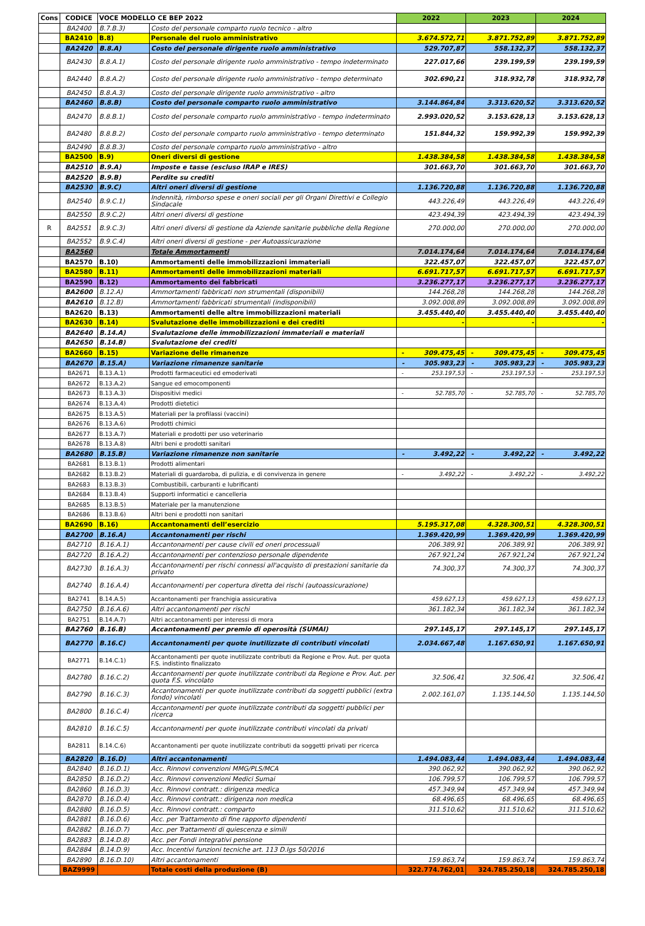| Cons | CODICE | VOCE MODELLO CE BEP 2022 | | 2022 | 2023 | 2024 |
| --- | --- | --- | --- | --- | --- | --- |
| | BA2400 | B.7.B.3) | Costo del personale comparto ruolo tecnico - altro | | | |
| | BA2410 | B.8) | Personale del ruolo amministrativo | 3.674.572,71 | 3.871.752,89 | 3.871.752,89 |
| | BA2420 | B.8.A) | Costo del personale dirigente ruolo amministrativo | 529.707,87 | 558.132,37 | 558.132,37 |
| | BA2430 | B.8.A.1) | Costo del personale dirigente ruolo amministrativo - tempo indeterminato | 227.017,66 | 239.199,59 | 239.199,59 |
| | BA2440 | B.8.A.2) | Costo del personale dirigente ruolo amministrativo - tempo determinato | 302.690,21 | 318.932,78 | 318.932,78 |
| | BA2450 | B.8.A.3) | Costo del personale dirigente ruolo amministrativo - altro | | | |
| | BA2460 | B.8.B) | Costo del personale comparto ruolo amministrativo | 3.144.864,84 | 3.313.620,52 | 3.313.620,52 |
| | BA2470 | B.8.B.1) | Costo del personale comparto ruolo amministrativo - tempo indeterminato | 2.993.020,52 | 3.153.628,13 | 3.153.628,13 |
| | BA2480 | B.8.B.2) | Costo del personale comparto ruolo amministrativo - tempo determinato | 151.844,32 | 159.992,39 | 159.992,39 |
| | BA2490 | B.8.B.3) | Costo del personale comparto ruolo amministrativo - altro | | | |
| | BA2500 | B.9) | Oneri diversi di gestione | 1.438.384,58 | 1.438.384,58 | 1.438.384,58 |
| | BA2510 | B.9.A) | Imposte e tasse (escluso IRAP e IRES) | 301.663,70 | 301.663,70 | 301.663,70 |
| | BA2520 | B.9.B) | Perdite su crediti | | | |
| | BA2530 | B.9.C) | Altri oneri diversi di gestione | 1.136.720,88 | 1.136.720,88 | 1.136.720,88 |
| | BA2540 | B.9.C.1) | Indennità, rimborso spese e oneri sociali per gli Organi Direttivi e Collegio Sindacale | 443.226,49 | 443.226,49 | 443.226,49 |
| | BA2550 | B.9.C.2) | Altri oneri diversi di gestione | 423.494,39 | 423.494,39 | 423.494,39 |
| R | BA2551 | B.9.C.3) | Altri oneri diversi di gestione da Aziende sanitarie pubbliche della Regione | 270.000,00 | 270.000,00 | 270.000,00 |
| | BA2552 | B.9.C.4) | Altri oneri diversi di gestione - per Autoassicurazione | | | |
| | BA2560 | | Totale Ammortamenti | 7.014.174,64 | 7.014.174,64 | 7.014.174,64 |
| | BA2570 | B.10) | Ammortamenti delle immobilizzazioni immateriali | 322.457,07 | 322.457,07 | 322.457,07 |
| | BA2580 | B.11) | Ammortamenti delle immobilizzazioni materiali | 6.691.717,57 | 6.691.717,57 | 6.691.717,57 |
| | BA2590 | B.12) | Ammortamento dei fabbricati | 3.236.277,17 | 3.236.277,17 | 3.236.277,17 |
| | BA2600 | B.12.A) | Ammortamenti fabbricati non strumentali (disponibili) | 144.268,28 | 144.268,28 | 144.268,28 |
| | BA2610 | B.12.B) | Ammortamenti fabbricati strumentali (indisponibili) | 3.092.008,89 | 3.092.008,89 | 3.092.008,89 |
| | BA2620 | B.13) | Ammortamenti delle altre immobilizzazioni materiali | 3.455.440,40 | 3.455.440,40 | 3.455.440,40 |
| | BA2630 | B.14) | Svalutazione delle immobilizzazioni e dei crediti | - | - | - |
| | BA2640 | B.14.A) | Svalutazione delle immobilizzazioni immateriali e materiali | | | |
| | BA2650 | B.14.B) | Svalutazione dei crediti | | | |
| | BA2660 | B.15) | Variazione delle rimanenze | - 309.475,45 | - 309.475,45 | - 309.475,45 |
| | BA2670 | B.15.A) | Variazione rimanenze sanitarie | - 305.983,23 | - 305.983,23 | - 305.983,23 |
| | BA2671 | B.13.A.1) | Prodotti farmaceutici ed emoderivati | - 253.197,53 | - 253.197,53 | - 253.197,53 |
| | BA2672 | B.13.A.2) | Sangue ed emocomponenti | | | |
| | BA2673 | B.13.A.3) | Dispositivi medici | - 52.785,70 | - 52.785,70 | - 52.785,70 |
| | BA2674 | B.13.A.4) | Prodotti dietetici | | | |
| | BA2675 | B.13.A.5) | Materiali per la profilassi (vaccini) | | | |
| | BA2676 | B.13.A.6) | Prodotti chimici | | | |
| | BA2677 | B.13.A.7) | Materiali e prodotti per uso veterinario | | | |
| | BA2678 | B.13.A.8) | Altri beni e prodotti sanitari | | | |
| | BA2680 | B.15.B) | Variazione rimanenze non sanitarie | - 3.492,22 | - 3.492,22 | - 3.492,22 |
| | BA2681 | B.13.B.1) | Prodotti alimentari | | | |
| | BA2682 | B.13.B.2) | Materiali di guardaroba, di pulizia, e di convivenza in genere | - 3.492,22 | - 3.492,22 | - 3.492,22 |
| | BA2683 | B.13.B.3) | Combustibili, carburanti e lubrificanti | | | |
| | BA2684 | B.13.B.4) | Supporti informatici e cancelleria | | | |
| | BA2685 | B.13.B.5) | Materiale per la manutenzione | | | |
| | BA2686 | B.13.B.6) | Altri beni e prodotti non sanitari | | | |
| | BA2690 | B.16) | Accantonamenti dell’esercizio | 5.195.317,08 | 4.328.300,51 | 4.328.300,51 |
| | BA2700 | B.16.A) | Accantonamenti per rischi | 1.369.420,99 | 1.369.420,99 | 1.369.420,99 |
| | BA2710 | B.16.A.1) | Accantonamenti per cause civili ed oneri processuali | 206.389,91 | 206.389,91 | 206.389,91 |
| | BA2720 | B.16.A.2) | Accantonamenti per contenzioso personale dipendente | 267.921,24 | 267.921,24 | 267.921,24 |
| | BA2730 | B.16.A.3) | Accantonamenti per rischi connessi all'acquisto di prestazioni sanitarie da privato | 74.300,37 | 74.300,37 | 74.300,37 |
| | BA2740 | B.16.A.4) | Accantonamenti per copertura diretta dei rischi (autoassicurazione) | | | |
| | BA2741 | B.14.A.5) | Accantonamenti per franchigia assicurativa | 459.627,13 | 459.627,13 | 459.627,13 |
| | BA2750 | B.16.A.6) | Altri accantonamenti per rischi | 361.182,34 | 361.182,34 | 361.182,34 |
| | BA2751 | B.14.A.7) | Altri accantonamenti per interessi di mora | | | |
| | BA2760 | B.16.B) | Accantonamenti per premio di operosità (SUMAI) | 297.145,17 | 297.145,17 | 297.145,17 |
| | BA2770 | B.16.C) | Accantonamenti per quote inutilizzate di contributi vincolati | 2.034.667,48 | 1.167.650,91 | 1.167.650,91 |
| | BA2771 | B.14.C.1) | Accantonamenti per quote inutilizzate contributi da Regione e Prov. Aut. per quota F.S. indistinto finalizzato | | | |
| | BA2780 | B.16.C.2) | Accantonamenti per quote inutilizzate contributi da Regione e Prov. Aut. per quota F.S. vincolato | 32.506,41 | 32.506,41 | 32.506,41 |
| | BA2790 | B.16.C.3) | Accantonamenti per quote inutilizzate contributi da soggetti pubblici (extra fondo) vincolati | 2.002.161,07 | 1.135.144,50 | 1.135.144,50 |
| | BA2800 | B.16.C.4) | Accantonamenti per quote inutilizzate contributi da soggetti pubblici per ricerca | | | |
| | BA2810 | B.16.C.5) | Accantonamenti per quote inutilizzate contributi vincolati da privati | | | |
| | BA2811 | B.14.C.6) | Accantonamenti per quote inutilizzate contributi da soggetti privati per ricerca | | | |
| | BA2820 | B.16.D) | Altri accantonamenti | 1.494.083,44 | 1.494.083,44 | 1.494.083,44 |
| | BA2840 | B.16.D.1) | Acc. Rinnovi convenzioni MMG/PLS/MCA | 390.062,92 | 390.062,92 | 390.062,92 |
| | BA2850 | B.16.D.2) | Acc. Rinnovi convenzioni Medici Sumai | 106.799,57 | 106.799,57 | 106.799,57 |
| | BA2860 | B.16.D.3) | Acc. Rinnovi contratt.: dirigenza medica | 457.349,94 | 457.349,94 | 457.349,94 |
| | BA2870 | B.16.D.4) | Acc. Rinnovi contratt.: dirigenza non medica | 68.496,65 | 68.496,65 | 68.496,65 |
| | BA2880 | B.16.D.5) | Acc. Rinnovi contratt.: comparto | 311.510,62 | 311.510,62 | 311.510,62 |
| | BA2881 | B.16.D.6) | Acc. per Trattamento di fine rapporto dipendenti | | | |
| | BA2882 | B.16.D.7) | Acc. per Trattamenti di quiescenza e simili | | | |
| | BA2883 | B.14.D.8) | Acc. per Fondi integrativi pensione | | | |
| | BA2884 | B.14.D.9) | Acc. Incentivi funzioni tecniche art. 113 D.lgs 50/2016 | | | |
| | BA2890 | B.16.D.10) | Altri accantonamenti | 159.863,74 | 159.863,74 | 159.863,74 |
| | BAZ9999 | | Totale costi della produzione (B) | 322.774.762,01 | 324.785.250,18 | 324.785.250,18 |